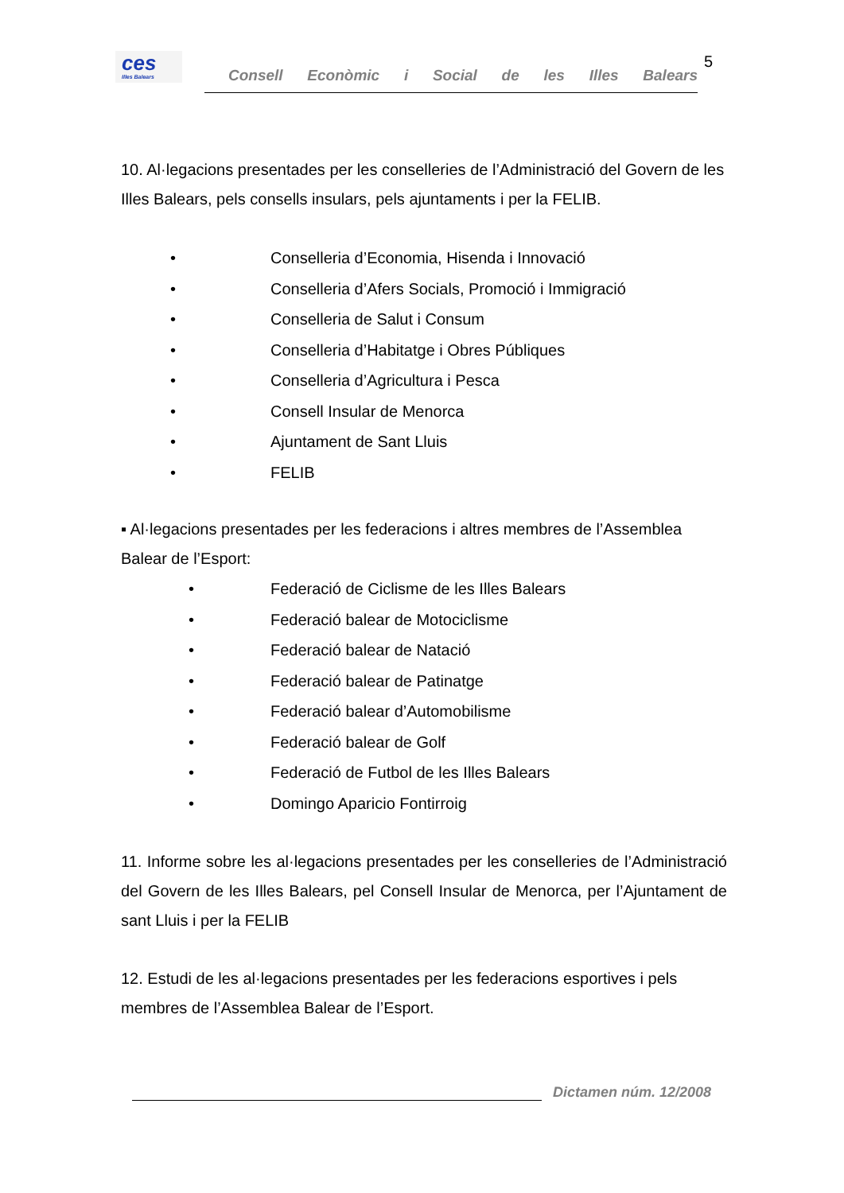ces
Illes Balears
Consell Econòmic i Social de les Illes Balears
5
10. Al·legacions presentades per les conselleries de l’Administració del Govern de les Illes Balears, pels consells insulars, pels ajuntaments i per la FELIB.
• Conselleria d’Economia, Hisenda i Innovació
• Conselleria d’Afers Socials, Promoció i Immigració
• Conselleria de Salut i Consum
• Conselleria d’Habitatge i Obres Públiques
• Conselleria d’Agricultura i Pesca
• Consell Insular de Menorca
• Ajuntament de Sant Lluis
• FELIB
▪ Al·legacions presentades per les federacions i altres membres de l’Assemblea Balear de l’Esport:
• Federació de Ciclisme de les Illes Balears
• Federació balear de Motociclisme
• Federació balear de Natació
• Federació balear de Patinatge
• Federació balear d’Automobilisme
• Federació balear de Golf
• Federació de Futbol de les Illes Balears
• Domingo Aparicio Fontirroig
11. Informe sobre les al·legacions presentades per les conselleries de l’Administració del Govern de les Illes Balears, pel Consell Insular de Menorca, per l’Ajuntament de sant Lluis i per la FELIB
12. Estudi de les al·legacions presentades per les federacions esportives i pels membres de l’Assemblea Balear de l’Esport.
Dictamen núm. 12/2008